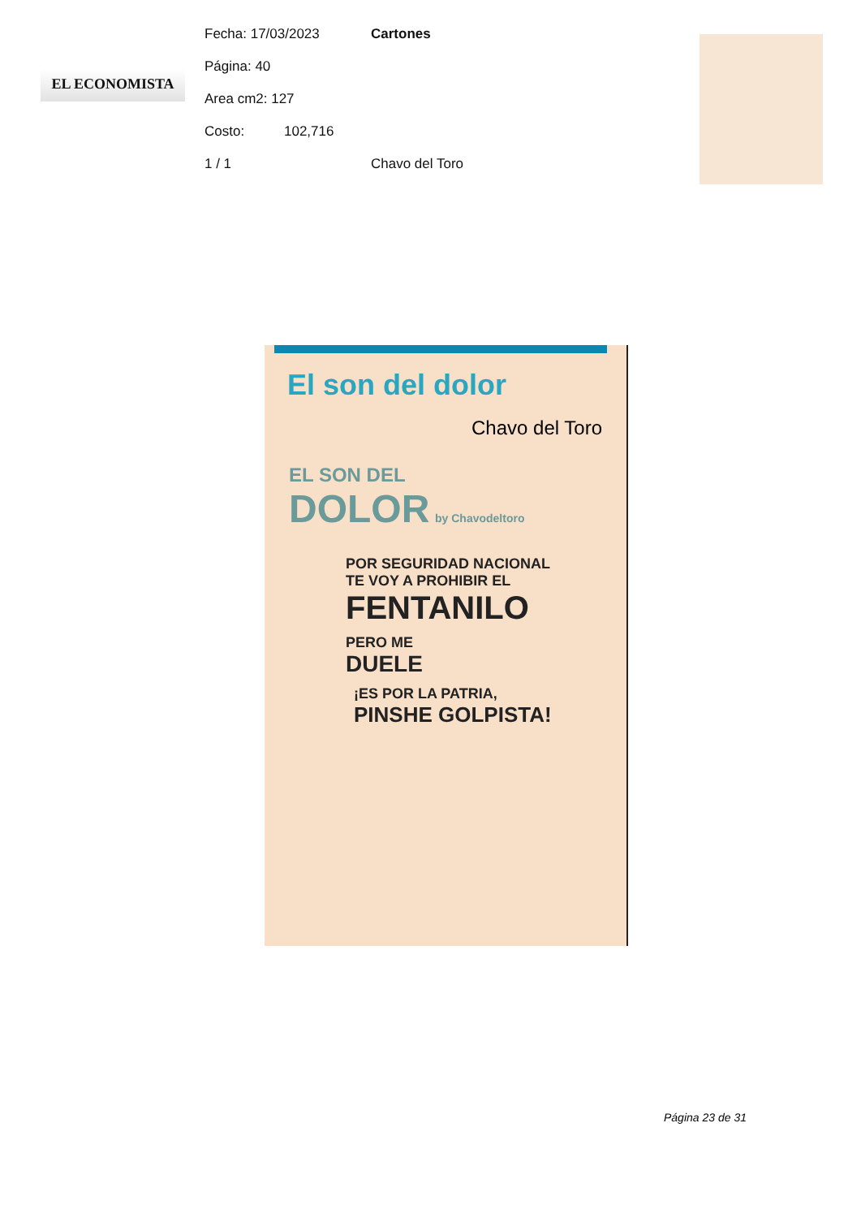EL ECONOMISTA
Fecha: 17/03/2023 Cartones
Página: 40
Area cm2: 127
Costo: 102,716
1 / 1 Chavo del Toro
El son del dolor
Chavo del Toro
EL SON DEL
DOLOR by Chavodeltoro
POR SEGURIDAD NACIONAL
TE VOY A PROHIBIR EL
FENTANILO
PERO ME
DUELE
¡ES POR LA PATRIA,
PINSHE GOLPISTA!
Página 23 de 31